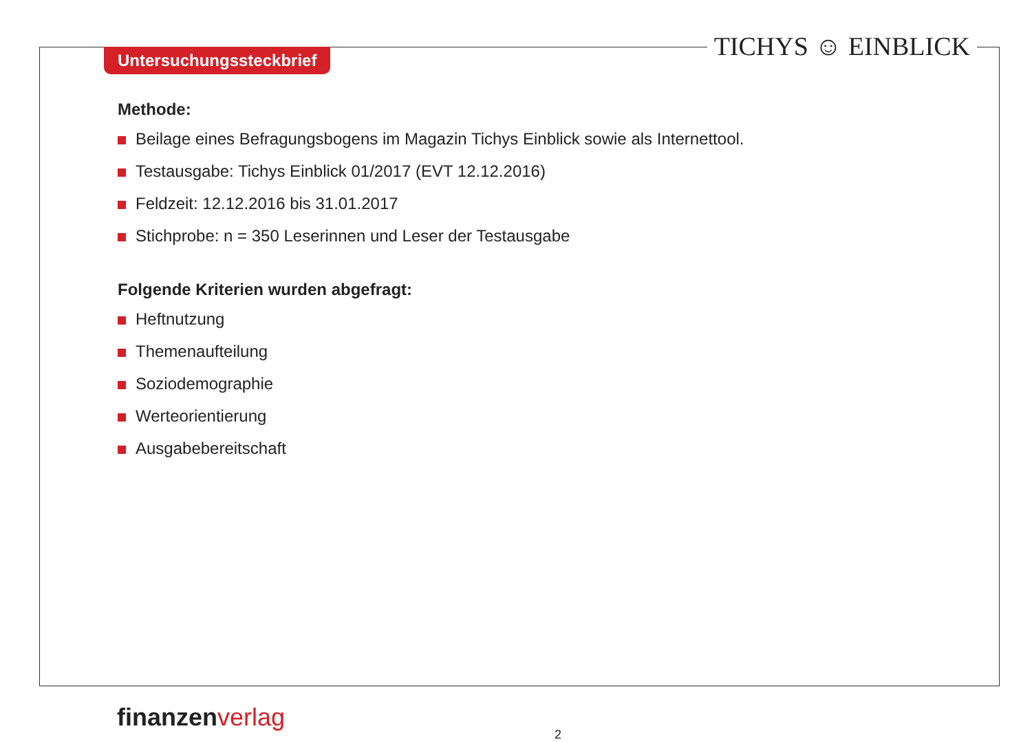Untersuchungssteckbrief TICHYS ☺ EINBLICK
Methode:
Beilage eines Befragungsbogens im Magazin Tichys Einblick sowie als Internettool.
Testausgabe: Tichys Einblick 01/2017 (EVT 12.12.2016)
Feldzeit: 12.12.2016 bis 31.01.2017
Stichprobe: n = 350 Leserinnen und Leser der Testausgabe
Folgende Kriterien wurden abgefragt:
Heftnutzung
Themenaufteilung
Soziodemographie
Werteorientierung
Ausgabebereitschaft
finanzen verlag
2